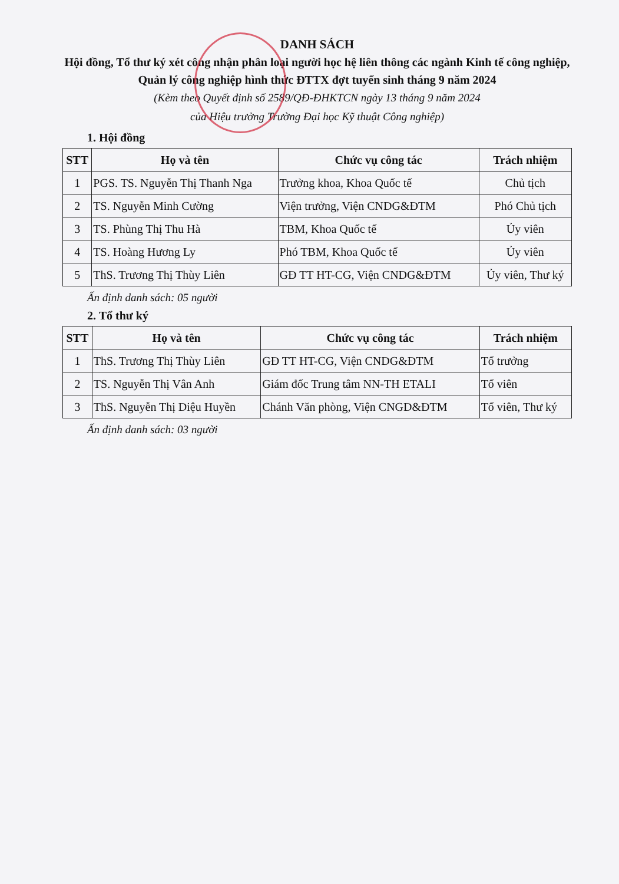DANH SÁCH
Hội đồng, Tổ thư ký xét công nhận phân loại người học hệ liên thông các ngành Kinh tế công nghiệp, Quản lý công nghiệp hình thức ĐTTX đợt tuyển sinh tháng 9 năm 2024
(Kèm theo Quyết định số 2589/QĐ-ĐHKTCN ngày 13 tháng 9 năm 2024
của Hiệu trưởng Trường Đại học Kỹ thuật Công nghiệp)
1. Hội đồng
| STT | Họ và tên | Chức vụ công tác | Trách nhiệm |
| --- | --- | --- | --- |
| 1 | PGS. TS. Nguyễn Thị Thanh Nga | Trưởng khoa, Khoa Quốc tế | Chủ tịch |
| 2 | TS. Nguyễn Minh Cường | Viện trưởng, Viện CNDG&ĐTM | Phó Chủ tịch |
| 3 | TS. Phùng Thị Thu Hà | TBM, Khoa Quốc tế | Ủy viên |
| 4 | TS. Hoàng Hương Ly | Phó TBM, Khoa Quốc tế | Ủy viên |
| 5 | ThS. Trương Thị Thùy Liên | GĐ TT HT-CG, Viện CNDG&ĐTM | Ủy viên, Thư ký |
Ấn định danh sách: 05 người
2. Tổ thư ký
| STT | Họ và tên | Chức vụ công tác | Trách nhiệm |
| --- | --- | --- | --- |
| 1 | ThS. Trương Thị Thùy Liên | GĐ TT HT-CG, Viện CNDG&ĐTM | Tổ trưởng |
| 2 | TS. Nguyễn Thị Vân Anh | Giám đốc Trung tâm NN-TH ETALI | Tổ viên |
| 3 | ThS. Nguyễn Thị Diệu Huyền | Chánh Văn phòng, Viện CNGD&ĐTM | Tổ viên, Thư ký |
Ấn định danh sách: 03 người